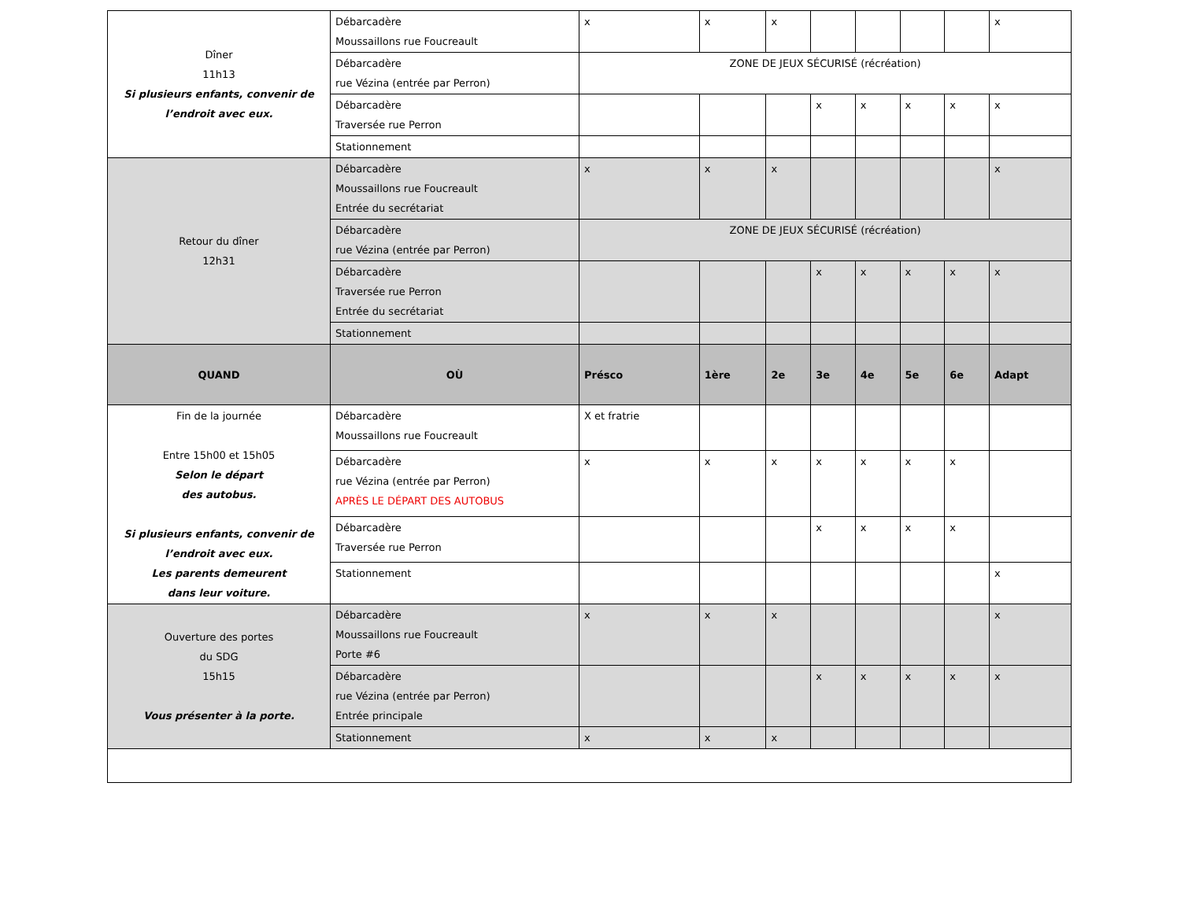| Dîner 11h13 Si plusieurs enfants, convenir de l’endroit avec eux. | Débarcadère Moussaillons rue Foucreault | x | x | x | | | | | x |
| | Débarcadère rue Vézina (entrée par Perron) | ZONE DE JEUX SÉCURISÉ (récréation) | | | | | | | |
| | Débarcadère Traversée rue Perron | | | | x | x | x | x | x |
| | Stationnement | | | | | | | | |
| Retour du dîner 12h31 | Débarcadère Moussaillons rue Foucreault Entrée du secrétariat | x | x | x | | | | | x |
| | Débarcadère rue Vézina (entrée par Perron) | ZONE DE JEUX SÉCURISÉ (récréation) | | | | | | | |
| | Débarcadère Traversée rue Perron Entrée du secrétariat | | | | x | x | x | x | x |
| | Stationnement | | | | | | | | |
| QUAND | OÙ | Présco | 1ère | 2e | 3e | 4e | 5e | 6e | Adapt |
| Fin de la journée Entre 15h00 et 15h05 Selon le départ des autobus. Si plusieurs enfants, convenir de l’endroit avec eux. Les parents demeurent dans leur voiture. | Débarcadère Moussaillons rue Foucreault | X et fratrie | | | | | | | |
| | Débarcadère rue Vézina (entrée par Perron) APRÈS LE DÉPART DES AUTOBUS | x | x | x | x | x | x | x | |
| | Débarcadère Traversée rue Perron | | | | x | x | x | x | |
| | Stationnement | | | | | | | | x |
| Ouverture des portes du SDG 15h15 Vous présenter à la porte. | Débarcadère Moussaillons rue Foucreault Porte #6 | x | x | x | | | | | x |
| | Débarcadère rue Vézina (entrée par Perron) Entrée principale | | | | x | x | x | x | x |
| | Stationnement | x | x | x | | | | | |